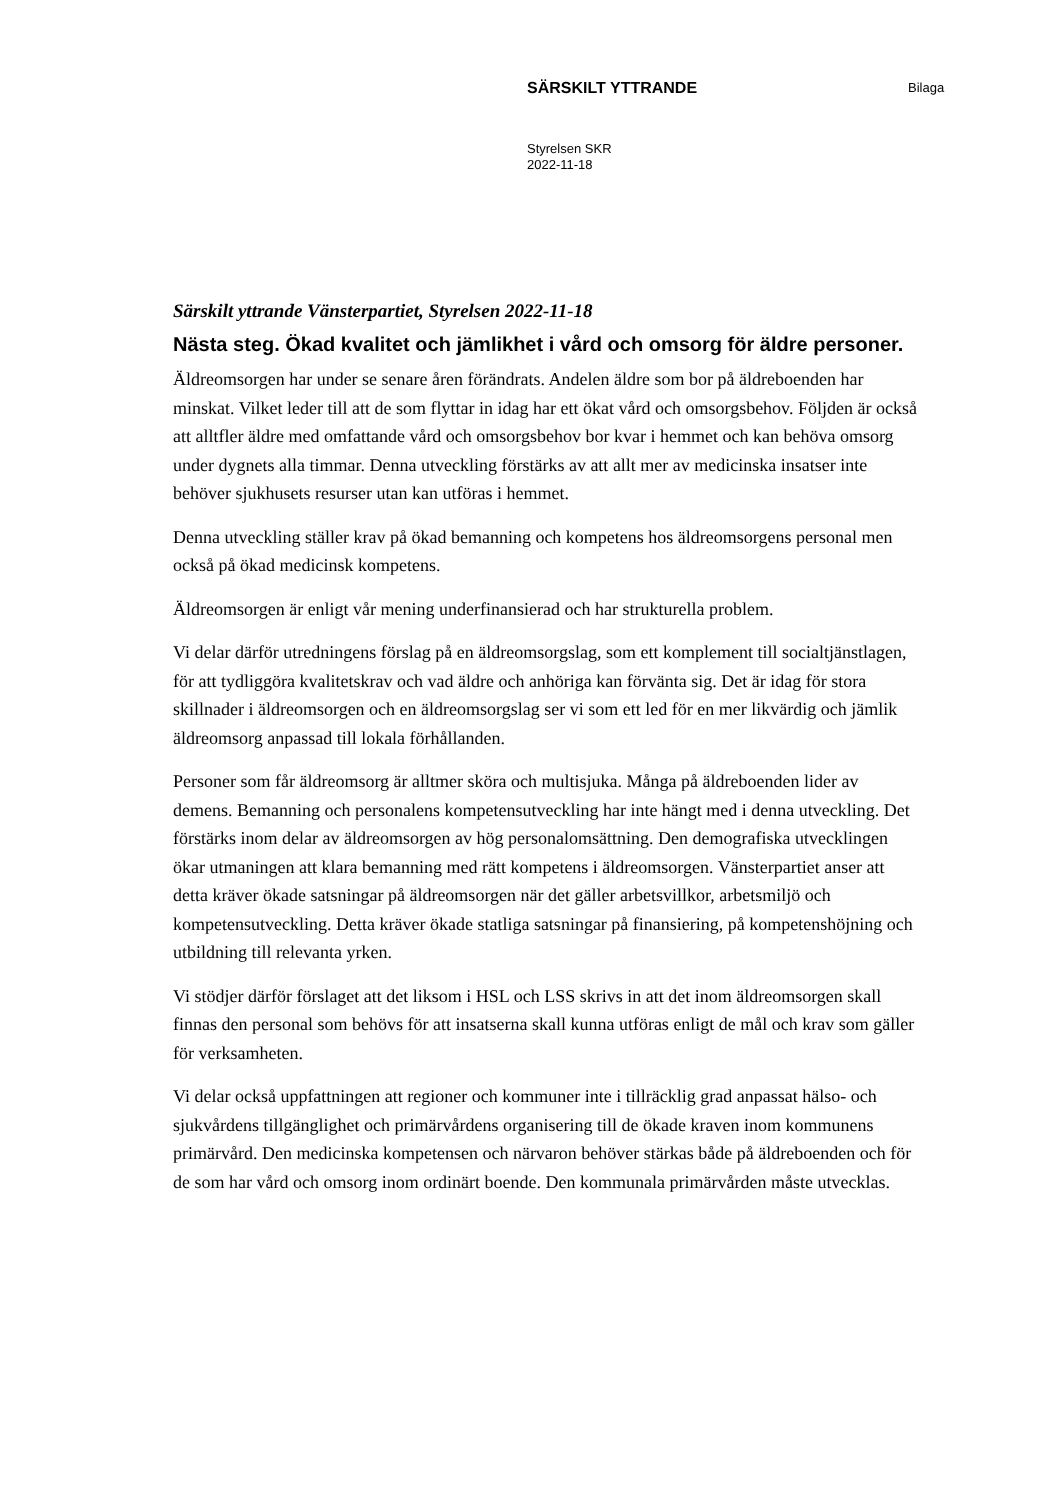SÄRSKILT YTTRANDE Bilaga
Styrelsen SKR
2022-11-18
Särskilt yttrande Vänsterpartiet, Styrelsen 2022-11-18
Nästa steg. Ökad kvalitet och jämlikhet i vård och omsorg för äldre personer.
Äldreomsorgen har under se senare åren förändrats. Andelen äldre som bor på äldreboenden har minskat. Vilket leder till att de som flyttar in idag har ett ökat vård och omsorgsbehov. Följden är också att alltfler äldre med omfattande vård och omsorgsbehov bor kvar i hemmet och kan behöva omsorg under dygnets alla timmar. Denna utveckling förstärks av att allt mer av medicinska insatser inte behöver sjukhusets resurser utan kan utföras i hemmet.
Denna utveckling ställer krav på ökad bemanning och kompetens hos äldreomsorgens personal men också på ökad medicinsk kompetens.
Äldreomsorgen är enligt vår mening underfinansierad och har strukturella problem.
Vi delar därför utredningens förslag på en äldreomsorgslag, som ett komplement till socialtjänstlagen, för att tydliggöra kvalitetskrav och vad äldre och anhöriga kan förvänta sig. Det är idag för stora skillnader i äldreomsorgen och en äldreomsorgslag ser vi som ett led för en mer likvärdig och jämlik äldreomsorg anpassad till lokala förhållanden.
Personer som får äldreomsorg är alltmer sköra och multisjuka. Många på äldreboenden lider av demens. Bemanning och personalens kompetensutveckling har inte hängt med i denna utveckling. Det förstärks inom delar av äldreomsorgen av hög personalomsättning. Den demografiska utvecklingen ökar utmaningen att klara bemanning med rätt kompetens i äldreomsorgen. Vänsterpartiet anser att detta kräver ökade satsningar på äldreomsorgen när det gäller arbetsvillkor, arbetsmiljö och kompetensutveckling. Detta kräver ökade statliga satsningar på finansiering, på kompetenshöjning och utbildning till relevanta yrken.
Vi stödjer därför förslaget att det liksom i HSL och LSS skrivs in att det inom äldreomsorgen skall finnas den personal som behövs för att insatserna skall kunna utföras enligt de mål och krav som gäller för verksamheten.
Vi delar också uppfattningen att regioner och kommuner inte i tillräcklig grad anpassat hälso- och sjukvårdens tillgänglighet och primärvårdens organisering till de ökade kraven inom kommunens primärvård. Den medicinska kompetensen och närvaron behöver stärkas både på äldreboenden och för de som har vård och omsorg inom ordinärt boende. Den kommunala primärvården måste utvecklas.